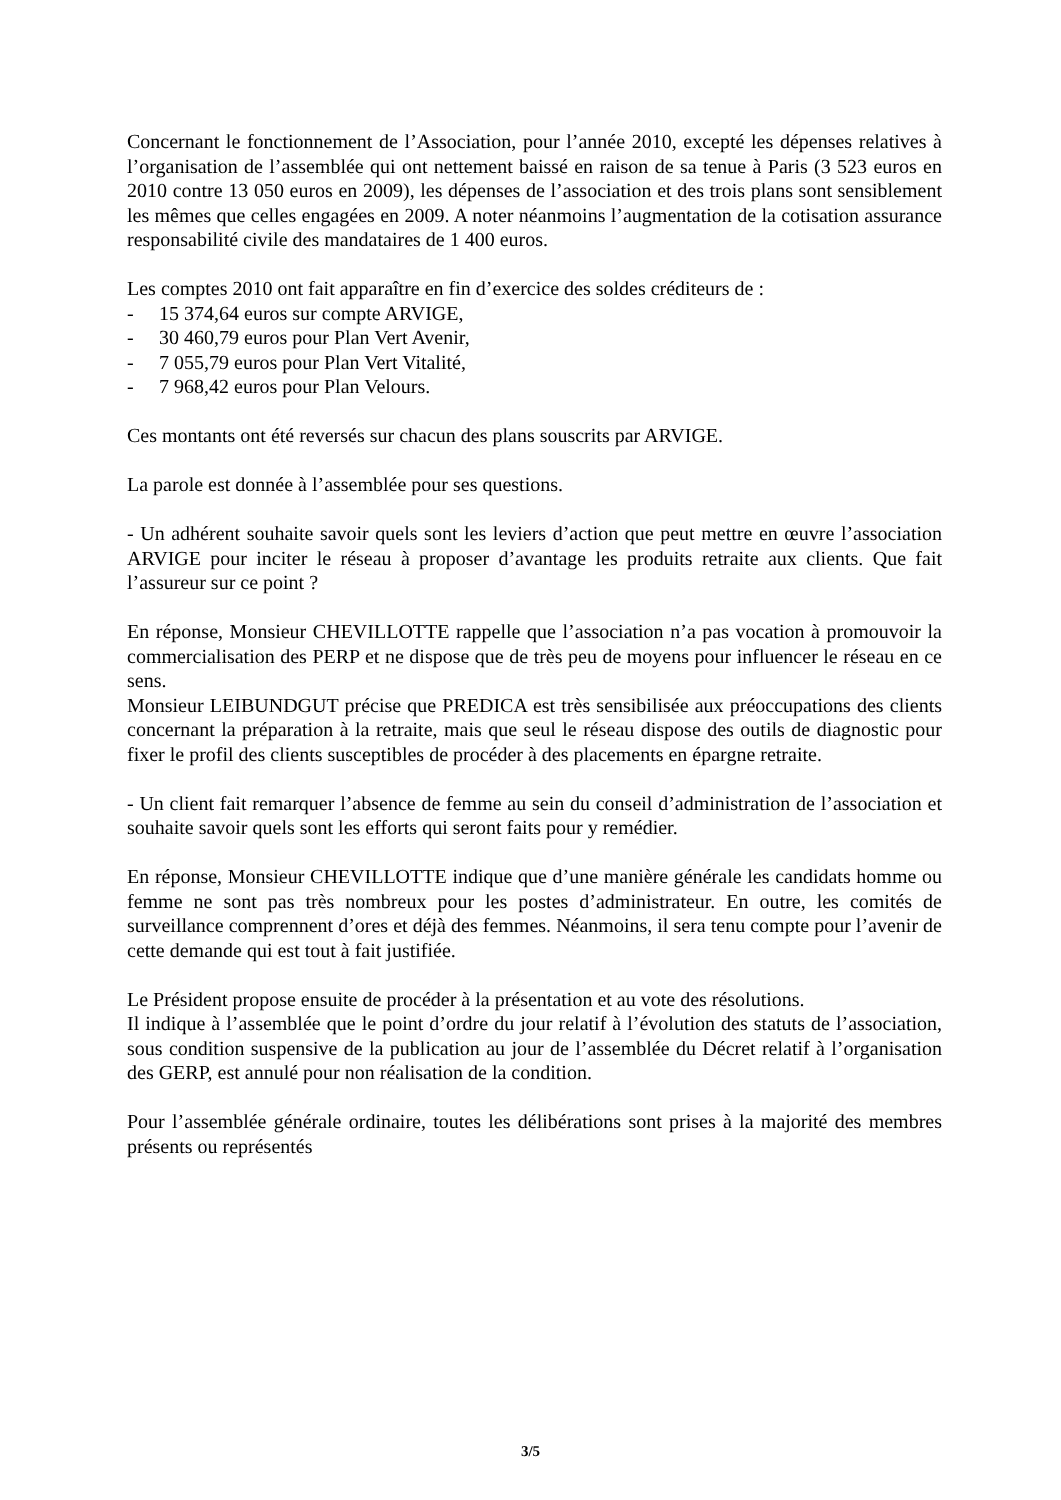Concernant le fonctionnement de l’Association, pour l’année 2010, excepté les dépenses relatives à l’organisation de l’assemblée qui ont nettement baissé en raison de sa tenue à Paris (3 523 euros en 2010 contre 13 050 euros en 2009), les dépenses de l’association et des trois plans sont sensiblement les mêmes que celles engagées en 2009. A noter néanmoins l’augmentation de la cotisation assurance responsabilité civile des mandataires de 1 400 euros.
Les comptes 2010 ont fait apparaître en fin d’exercice des soldes créditeurs de :
- 15 374,64 euros sur compte ARVIGE,
- 30 460,79 euros pour Plan Vert Avenir,
- 7 055,79 euros pour Plan Vert Vitalité,
- 7 968,42 euros pour Plan Velours.
Ces montants ont été reversés sur chacun des plans souscrits par ARVIGE.
La parole est donnée à l’assemblée pour ses questions.
- Un adhérent souhaite savoir quels sont les leviers d’action que peut mettre en œuvre l’association ARVIGE pour inciter le réseau à proposer d’avantage les produits retraite aux clients. Que fait l’assureur sur ce point ?
En réponse, Monsieur CHEVILLOTTE rappelle que l’association n’a pas vocation à promouvoir la commercialisation des PERP et ne dispose que de très peu de moyens pour influencer le réseau en ce sens.
Monsieur LEIBUNDGUT précise que PREDICA est très sensibilisée aux préoccupations des clients concernant la préparation à la retraite, mais que seul le réseau dispose des outils de diagnostic pour fixer le profil des clients susceptibles de procéder à des placements en épargne retraite.
- Un client fait remarquer l’absence de femme au sein du conseil d’administration de l’association et souhaite savoir quels sont les efforts qui seront faits pour y remédier.
En réponse, Monsieur CHEVILLOTTE indique que d’une manière générale les candidats homme ou femme ne sont pas très nombreux pour les postes d’administrateur. En outre, les comités de surveillance comprennent d’ores et déjà des femmes. Néanmoins, il sera tenu compte pour l’avenir de cette demande qui est tout à fait justifiée.
Le Président propose ensuite de procéder à la présentation et au vote des résolutions.
Il indique à l’assemblée que le point d’ordre du jour relatif à l’évolution des statuts de l’association, sous condition suspensive de la publication au jour de l’assemblée du Décret relatif à l’organisation des GERP, est annulé pour non réalisation de la condition.
Pour l’assemblée générale ordinaire, toutes les délibérations sont prises à la majorité des membres présents ou représentés
3/5